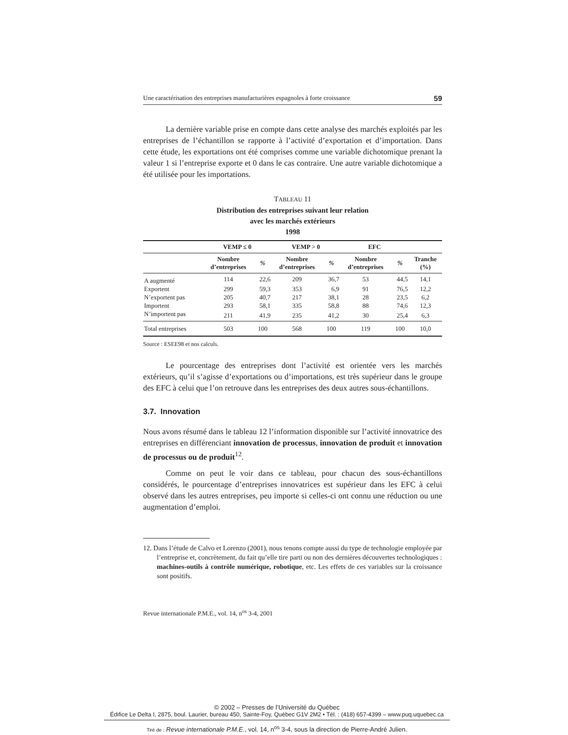Une caractérisation des entreprises manufacturières espagnoles à forte croissance 59
La dernière variable prise en compte dans cette analyse des marchés exploités par les entreprises de l’échantillon se rapporte à l’activité d’exportation et d’importation. Dans cette étude, les exportations ont été comprises comme une variable dichotomique prenant la valeur 1 si l’entreprise exporte et 0 dans le cas contraire. Une autre variable dichotomique a été utilisée pour les importations.
TABLEAU 11
Distribution des entreprises suivant leur relation
avec les marchés extérieurs
1998
| | VEMP ≤ 0 | | VEMP > 0 | | EFC | | |
| --- | --- | --- | --- | --- | --- | --- | --- |
| | Nombre d’entreprises | % | Nombre d’entreprises | % | Nombre d’entreprises | % | Tranche (%) |
| A augmenté | 114 | 22,6 | 209 | 36,7 | 53 | 44,5 | 14,1 |
| Exportent | 299 | 59,3 | 353 | 6,9 | 91 | 76,5 | 12,2 |
| N’exportent pas | 205 | 40,7 | 217 | 38,1 | 28 | 23,5 | 6,2 |
| Importent | 293 | 58,1 | 335 | 58,8 | 88 | 74,6 | 12,3 |
| N’importent pas | 211 | 41,9 | 235 | 41,2 | 30 | 25,4 | 6,3 |
| Total entreprises | 503 | 100 | 568 | 100 | 119 | 100 | 10,0 |
Source : ESEE98 et nos calculs.
Le pourcentage des entreprises dont l’activité est orientée vers les marchés extérieurs, qu’il s’agisse d’exportations ou d’importations, est très supérieur dans le groupe des EFC à celui que l’on retrouve dans les entreprises des deux autres sous-échantillons.
3.7. Innovation
Nous avons résumé dans le tableau 12 l’information disponible sur l’activité innovatrice des entreprises en différenciant innovation de processus, innovation de produit et innovation de processus ou de produit<sup>12</sup>.
Comme on peut le voir dans ce tableau, pour chacun des sous-échantillons considérés, le pourcentage d’entreprises innovatrices est supérieur dans les EFC à celui observé dans les autres entreprises, peu importe si celles-ci ont connu une réduction ou une augmentation d’emploi.
12. Dans l’étude de Calvo et Lorenzo (2001), nous tenons compte aussi du type de technologie employée par l’entreprise et, concrètement, du fait qu’elle tire parti ou non des dernières découvertes technologiques : machines-outils à contrôle numérique, robotique, etc. Les effets de ces variables sur la croissance sont positifs.
Revue internationale P.M.E., vol. 14, n<sup>os</sup> 3-4, 2001
© 2002 – Presses de l’Université du Québec
Édifice Le Delta I, 2875, boul. Laurier, bureau 450, Sainte-Foy, Québec G1V 2M2 • Tél. : (418) 657-4399 – www.puq.uquebec.ca
Tiré de : Revue internationale P.M.E., vol. 14, n<sup>os</sup> 3-4, sous la direction de Pierre-André Julien.